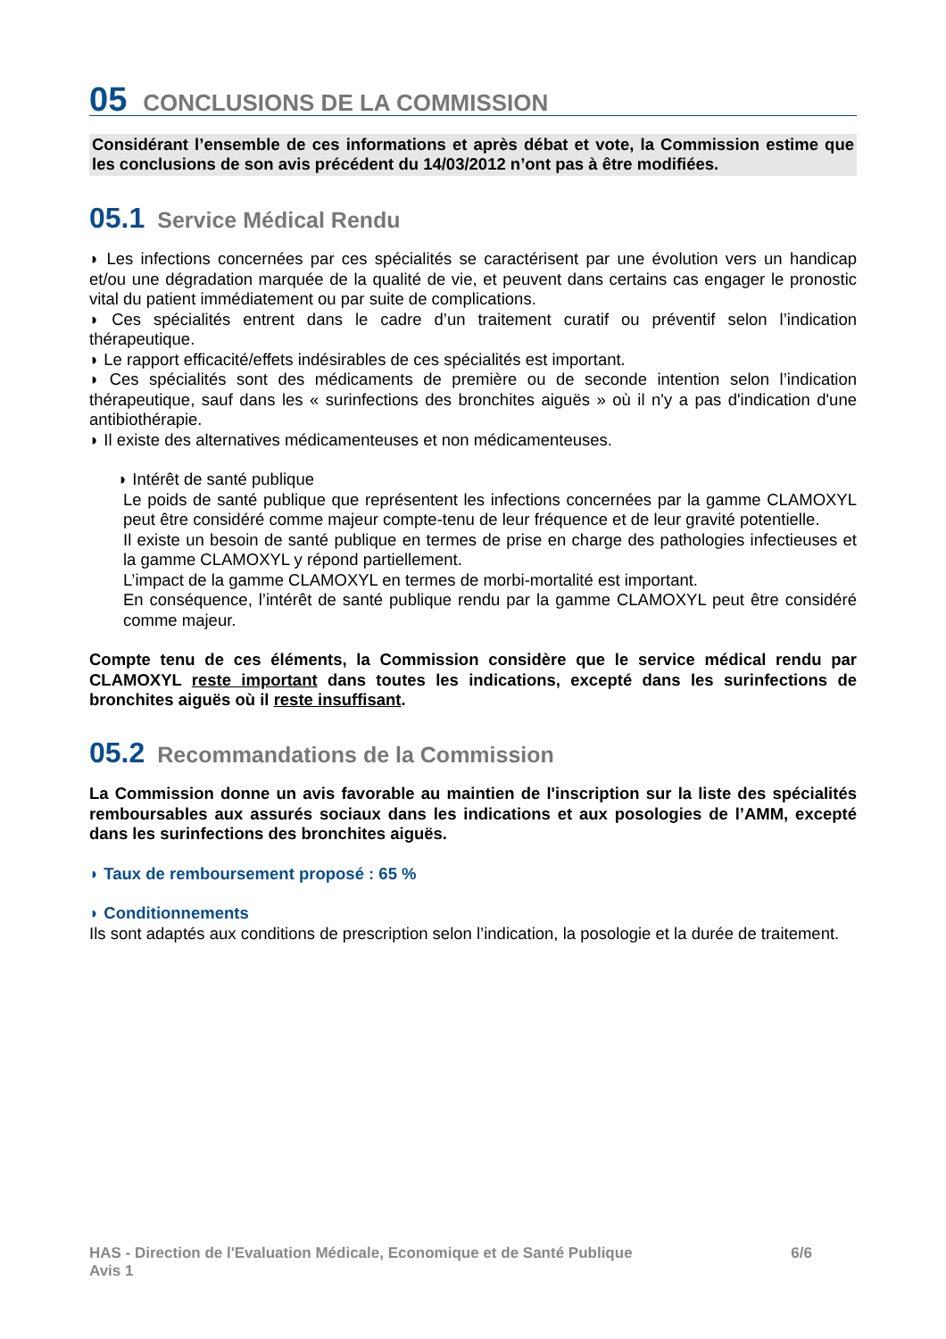05 CONCLUSIONS DE LA COMMISSION
Considérant l’ensemble de ces informations et après débat et vote, la Commission estime que les conclusions de son avis précédent du 14/03/2012 n’ont pas à être modifiées.
05.1 Service Médical Rendu
◗ Les infections concernées par ces spécialités se caractérisent par une évolution vers un handicap et/ou une dégradation marquée de la qualité de vie, et peuvent dans certains cas engager le pronostic vital du patient immédiatement ou par suite de complications.
◗ Ces spécialités entrent dans le cadre d’un traitement curatif ou préventif selon l’indication thérapeutique.
◗ Le rapport efficacité/effets indésirables de ces spécialités est important.
◗ Ces spécialités sont des médicaments de première ou de seconde intention selon l’indication thérapeutique, sauf dans les « surinfections des bronchites aiguës » où il n'y a pas d'indication d'une antibiothérapie.
◗ Il existe des alternatives médicamenteuses et non médicamenteuses.
◗ Intérêt de santé publique
Le poids de santé publique que représentent les infections concernées par la gamme CLAMOXYL peut être considéré comme majeur compte-tenu de leur fréquence et de leur gravité potentielle.
Il existe un besoin de santé publique en termes de prise en charge des pathologies infectieuses et la gamme CLAMOXYL y répond partiellement.
L’impact de la gamme CLAMOXYL en termes de morbi-mortalité est important.
En conséquence, l’intérêt de santé publique rendu par la gamme CLAMOXYL peut être considéré comme majeur.
Compte tenu de ces éléments, la Commission considère que le service médical rendu par CLAMOXYL reste important dans toutes les indications, excepté dans les surinfections de bronchites aiguës où il reste insuffisant.
05.2 Recommandations de la Commission
La Commission donne un avis favorable au maintien de l'inscription sur la liste des spécialités remboursables aux assurés sociaux dans les indications et aux posologies de l’AMM, excepté dans les surinfections des bronchites aiguës.
◗ Taux de remboursement proposé : 65 %
◗ Conditionnements
Ils sont adaptés aux conditions de prescription selon l’indication, la posologie et la durée de traitement.
6/6 HAS - Direction de l'Evaluation Médicale, Economique et de Santé Publique
Avis 1